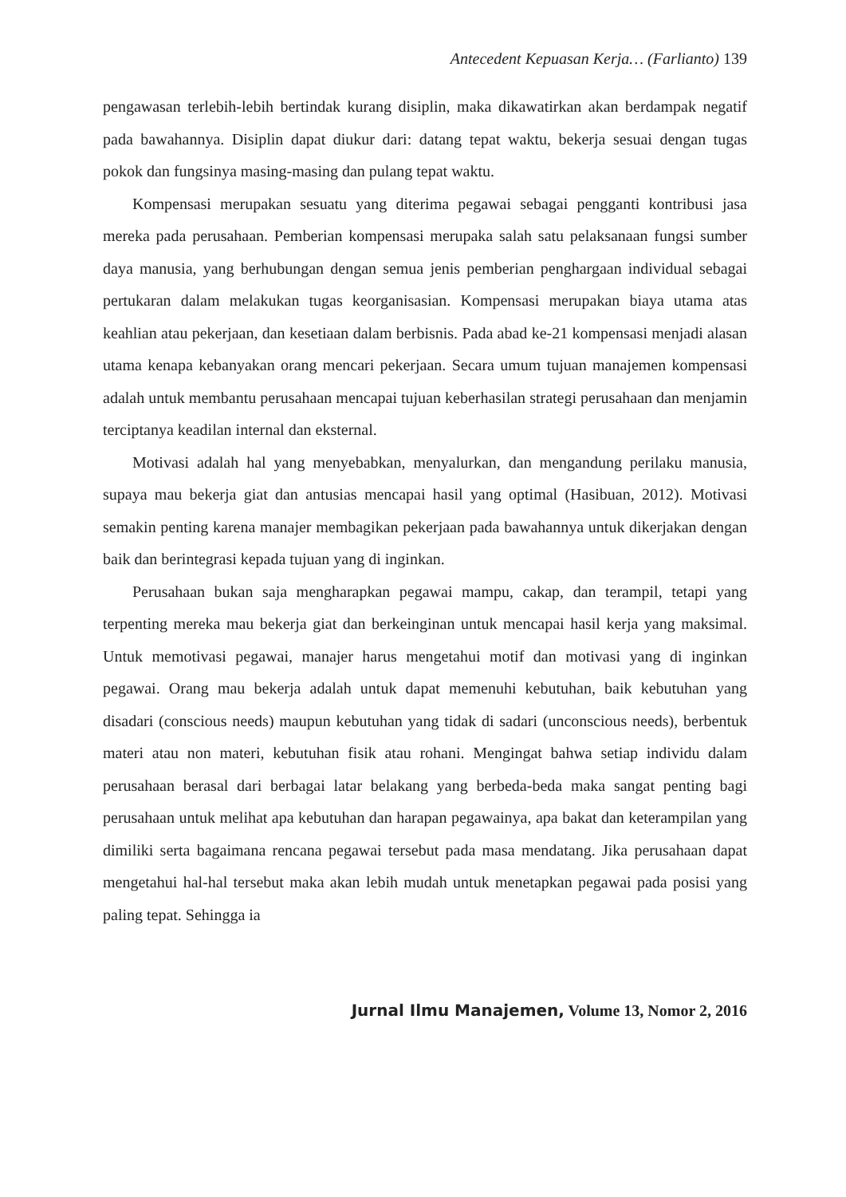Antecedent Kepuasan Kerja… (Farlianto) 139
pengawasan terlebih-lebih bertindak kurang disiplin, maka dikawatirkan akan berdampak negatif pada bawahannya. Disiplin dapat diukur dari: datang tepat waktu, bekerja sesuai dengan tugas pokok dan fungsinya masing-masing dan pulang tepat waktu.
Kompensasi merupakan sesuatu yang diterima pegawai sebagai pengganti kontribusi jasa mereka pada perusahaan. Pemberian kompensasi merupaka salah satu pelaksanaan fungsi sumber daya manusia, yang berhubungan dengan semua jenis pemberian penghargaan individual sebagai pertukaran dalam melakukan tugas keorganisasian. Kompensasi merupakan biaya utama atas keahlian atau pekerjaan, dan kesetiaan dalam berbisnis. Pada abad ke-21 kompensasi menjadi alasan utama kenapa kebanyakan orang mencari pekerjaan. Secara umum tujuan manajemen kompensasi adalah untuk membantu perusahaan mencapai tujuan keberhasilan strategi perusahaan dan menjamin terciptanya keadilan internal dan eksternal.
Motivasi adalah hal yang menyebabkan, menyalurkan, dan mengandung perilaku manusia, supaya mau bekerja giat dan antusias mencapai hasil yang optimal (Hasibuan, 2012). Motivasi semakin penting karena manajer membagikan pekerjaan pada bawahannya untuk dikerjakan dengan baik dan berintegrasi kepada tujuan yang di inginkan.
Perusahaan bukan saja mengharapkan pegawai mampu, cakap, dan terampil, tetapi yang terpenting mereka mau bekerja giat dan berkeinginan untuk mencapai hasil kerja yang maksimal. Untuk memotivasi pegawai, manajer harus mengetahui motif dan motivasi yang di inginkan pegawai. Orang mau bekerja adalah untuk dapat memenuhi kebutuhan, baik kebutuhan yang disadari (conscious needs) maupun kebutuhan yang tidak di sadari (unconscious needs), berbentuk materi atau non materi, kebutuhan fisik atau rohani. Mengingat bahwa setiap individu dalam perusahaan berasal dari berbagai latar belakang yang berbeda-beda maka sangat penting bagi perusahaan untuk melihat apa kebutuhan dan harapan pegawainya, apa bakat dan keterampilan yang dimiliki serta bagaimana rencana pegawai tersebut pada masa mendatang. Jika perusahaan dapat mengetahui hal-hal tersebut maka akan lebih mudah untuk menetapkan pegawai pada posisi yang paling tepat. Sehingga ia
Jurnal Ilmu Manajemen, Volume 13, Nomor 2, 2016